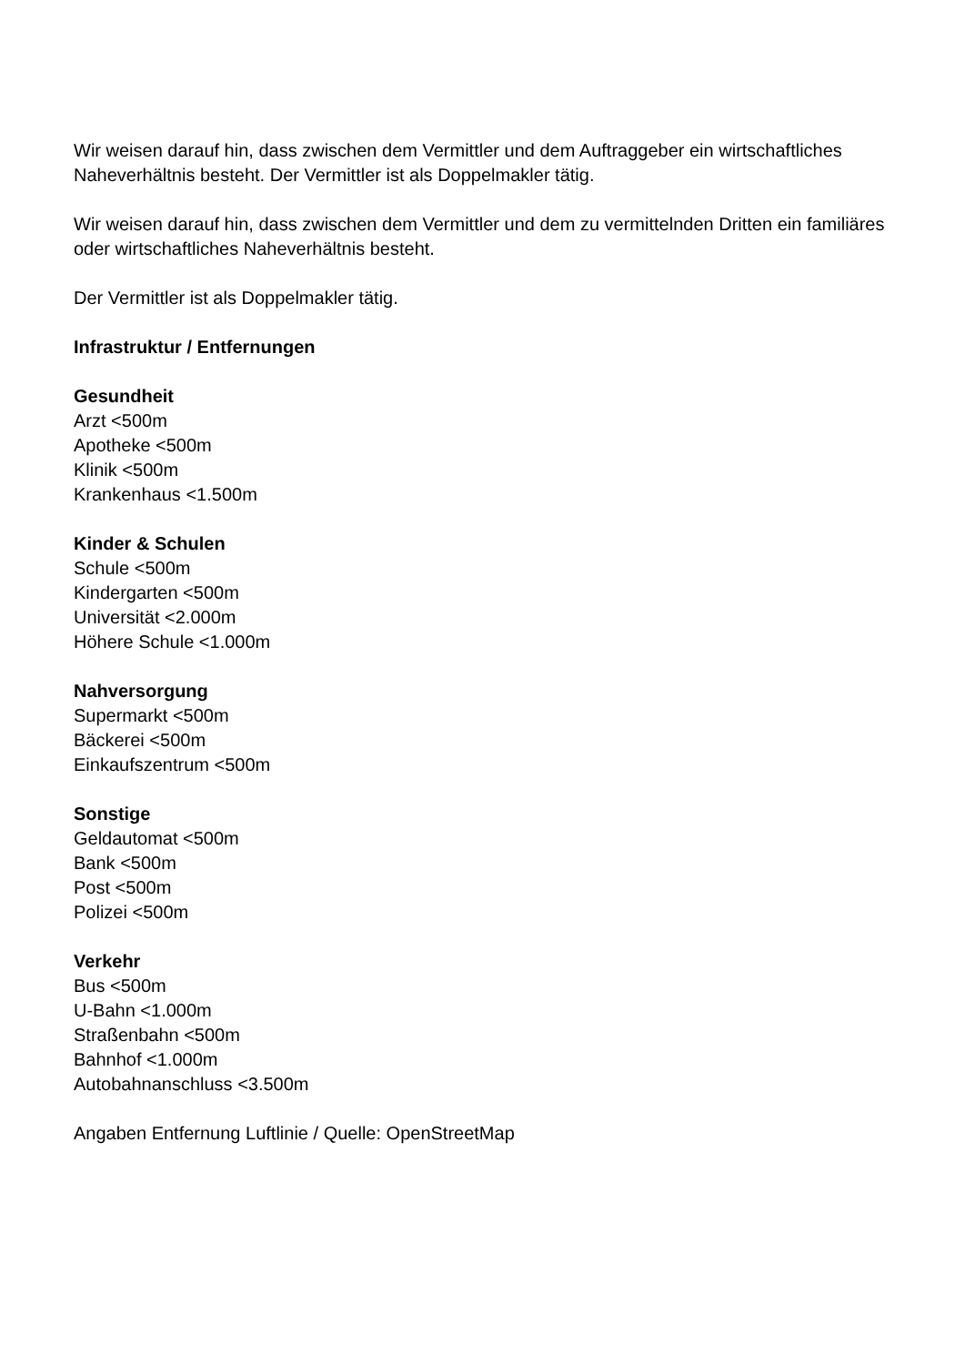Wir weisen darauf hin, dass zwischen dem Vermittler und dem Auftraggeber ein wirtschaftliches Naheverhältnis besteht. Der Vermittler ist als Doppelmakler tätig.
Wir weisen darauf hin, dass zwischen dem Vermittler und dem zu vermittelnden Dritten ein familiäres oder wirtschaftliches Naheverhältnis besteht.
Der Vermittler ist als Doppelmakler tätig.
Infrastruktur / Entfernungen
Gesundheit
Arzt <500m
Apotheke <500m
Klinik <500m
Krankenhaus <1.500m
Kinder & Schulen
Schule <500m
Kindergarten <500m
Universität <2.000m
Höhere Schule <1.000m
Nahversorgung
Supermarkt <500m
Bäckerei <500m
Einkaufszentrum <500m
Sonstige
Geldautomat <500m
Bank <500m
Post <500m
Polizei <500m
Verkehr
Bus <500m
U-Bahn <1.000m
Straßenbahn <500m
Bahnhof <1.000m
Autobahnanschluss <3.500m
Angaben Entfernung Luftlinie / Quelle: OpenStreetMap